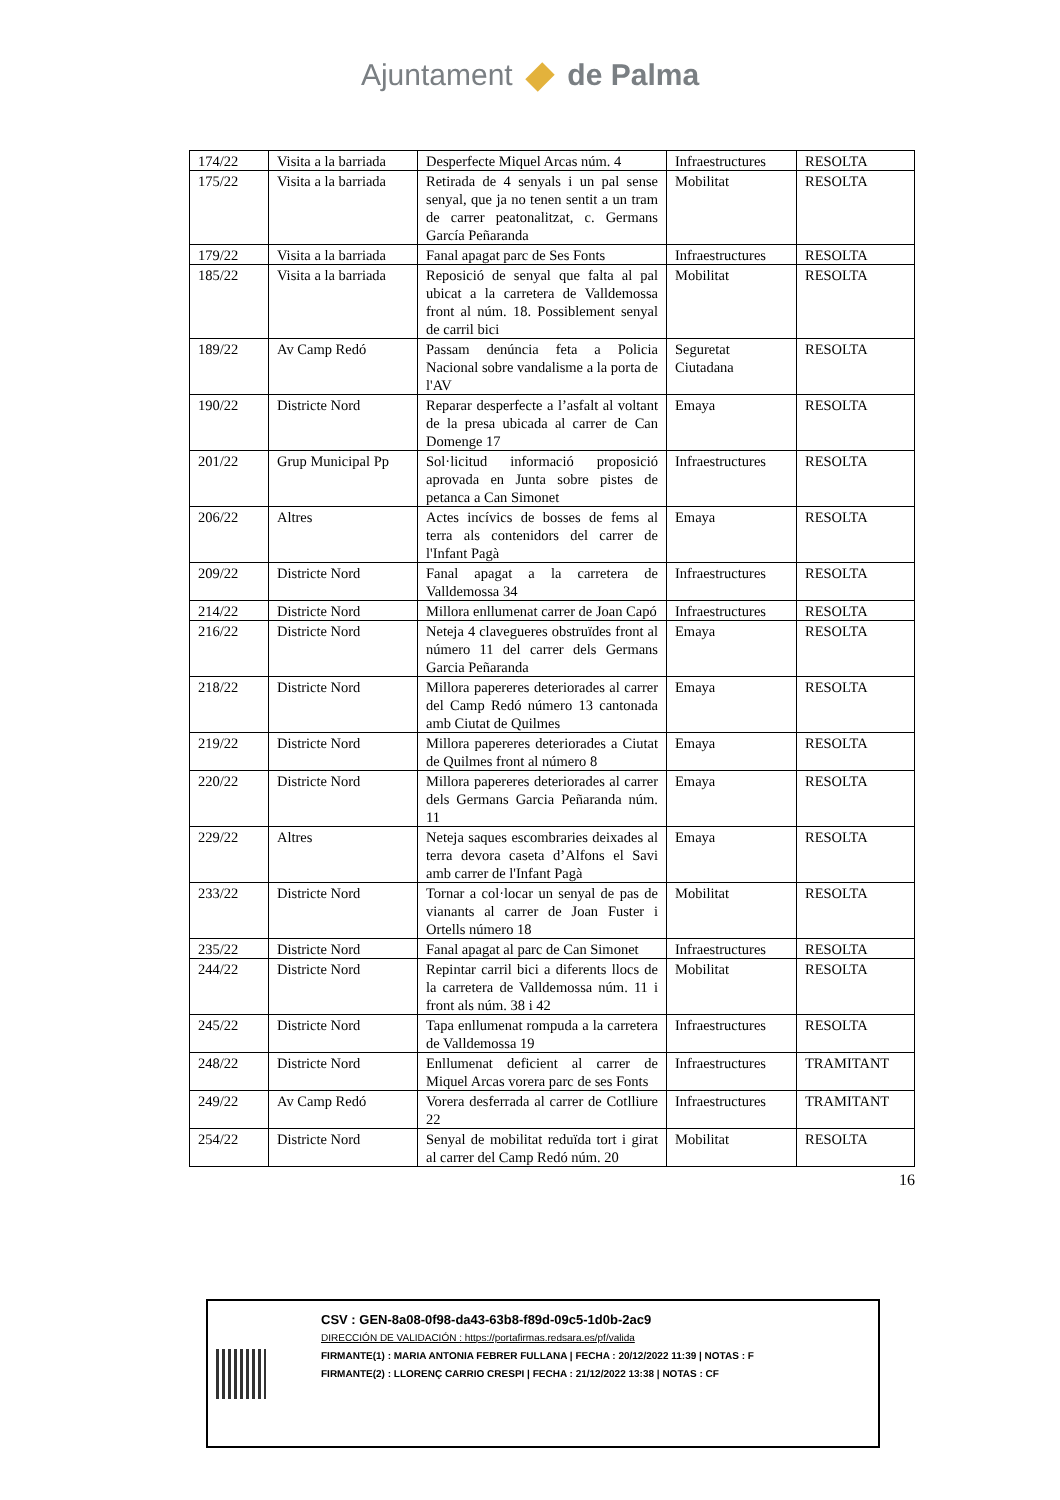Ajuntament de Palma
| 174/22 | Visita a la barriada | Desperfecte Miquel Arcas núm. 4 | Infraestructures | RESOLTA |
| 175/22 | Visita a la barriada | Retirada de 4 senyals i un pal sense senyal, que ja no tenen sentit a un tram de carrer peatonalitzat, c. Germans García Peñaranda | Mobilitat | RESOLTA |
| 179/22 | Visita a la barriada | Fanal apagat parc de Ses Fonts | Infraestructures | RESOLTA |
| 185/22 | Visita a la barriada | Reposició de senyal que falta al pal ubicat a la carretera de Valldemossa front al núm. 18. Possiblement senyal de carril bici | Mobilitat | RESOLTA |
| 189/22 | Av Camp Redó | Passam denúncia feta a Policia Nacional sobre vandalisme a la porta de l'AV | Seguretat Ciutadana | RESOLTA |
| 190/22 | Districte Nord | Reparar desperfecte a l’asfalt al voltant de la presa ubicada al carrer de Can Domenge 17 | Emaya | RESOLTA |
| 201/22 | Grup Municipal Pp | Sol·licitud informació proposició aprovada en Junta sobre pistes de petanca a Can Simonet | Infraestructures | RESOLTA |
| 206/22 | Altres | Actes incívics de bosses de fems al terra als contenidors del carrer de l'Infant Pagà | Emaya | RESOLTA |
| 209/22 | Districte Nord | Fanal apagat a la carretera de Valldemossa 34 | Infraestructures | RESOLTA |
| 214/22 | Districte Nord | Millora enllumenat carrer de Joan Capó | Infraestructures | RESOLTA |
| 216/22 | Districte Nord | Neteja 4 clavegueres obstruïdes front al número 11 del carrer dels Germans Garcia Peñaranda | Emaya | RESOLTA |
| 218/22 | Districte Nord | Millora papereres deteriorades al carrer del Camp Redó número 13 cantonada amb Ciutat de Quilmes | Emaya | RESOLTA |
| 219/22 | Districte Nord | Millora papereres deteriorades a Ciutat de Quilmes front al número 8 | Emaya | RESOLTA |
| 220/22 | Districte Nord | Millora papereres deteriorades al carrer dels Germans Garcia Peñaranda núm. 11 | Emaya | RESOLTA |
| 229/22 | Altres | Neteja saques escombraries deixades al terra devora caseta d’Alfons el Savi amb carrer de l'Infant Pagà | Emaya | RESOLTA |
| 233/22 | Districte Nord | Tornar a col·locar un senyal de pas de vianants al carrer de Joan Fuster i Ortells número 18 | Mobilitat | RESOLTA |
| 235/22 | Districte Nord | Fanal apagat al parc de Can Simonet | Infraestructures | RESOLTA |
| 244/22 | Districte Nord | Repintar carril bici a diferents llocs de la carretera de Valldemossa núm. 11 i front als núm. 38 i 42 | Mobilitat | RESOLTA |
| 245/22 | Districte Nord | Tapa enllumenat rompuda a la carretera de Valldemossa 19 | Infraestructures | RESOLTA |
| 248/22 | Districte Nord | Enllumenat deficient al carrer de Miquel Arcas vorera parc de ses Fonts | Infraestructures | TRAMITANT |
| 249/22 | Av Camp Redó | Vorera desferrada al carrer de Cotlliure 22 | Infraestructures | TRAMITANT |
| 254/22 | Districte Nord | Senyal de mobilitat reduïda tort i girat al carrer del Camp Redó núm. 20 | Mobilitat | RESOLTA |
16
CSV : GEN-8a08-0f98-da43-63b8-f89d-09c5-1d0b-2ac9
DIRECCIÓN DE VALIDACIÓN : https://portafirmas.redsara.es/pf/valida
FIRMANTE(1) : MARIA ANTONIA FEBRER FULLANA | FECHA : 20/12/2022 11:39 | NOTAS : F
FIRMANTE(2) : LLORENÇ CARRIO CRESPI | FECHA : 21/12/2022 13:38 | NOTAS : CF